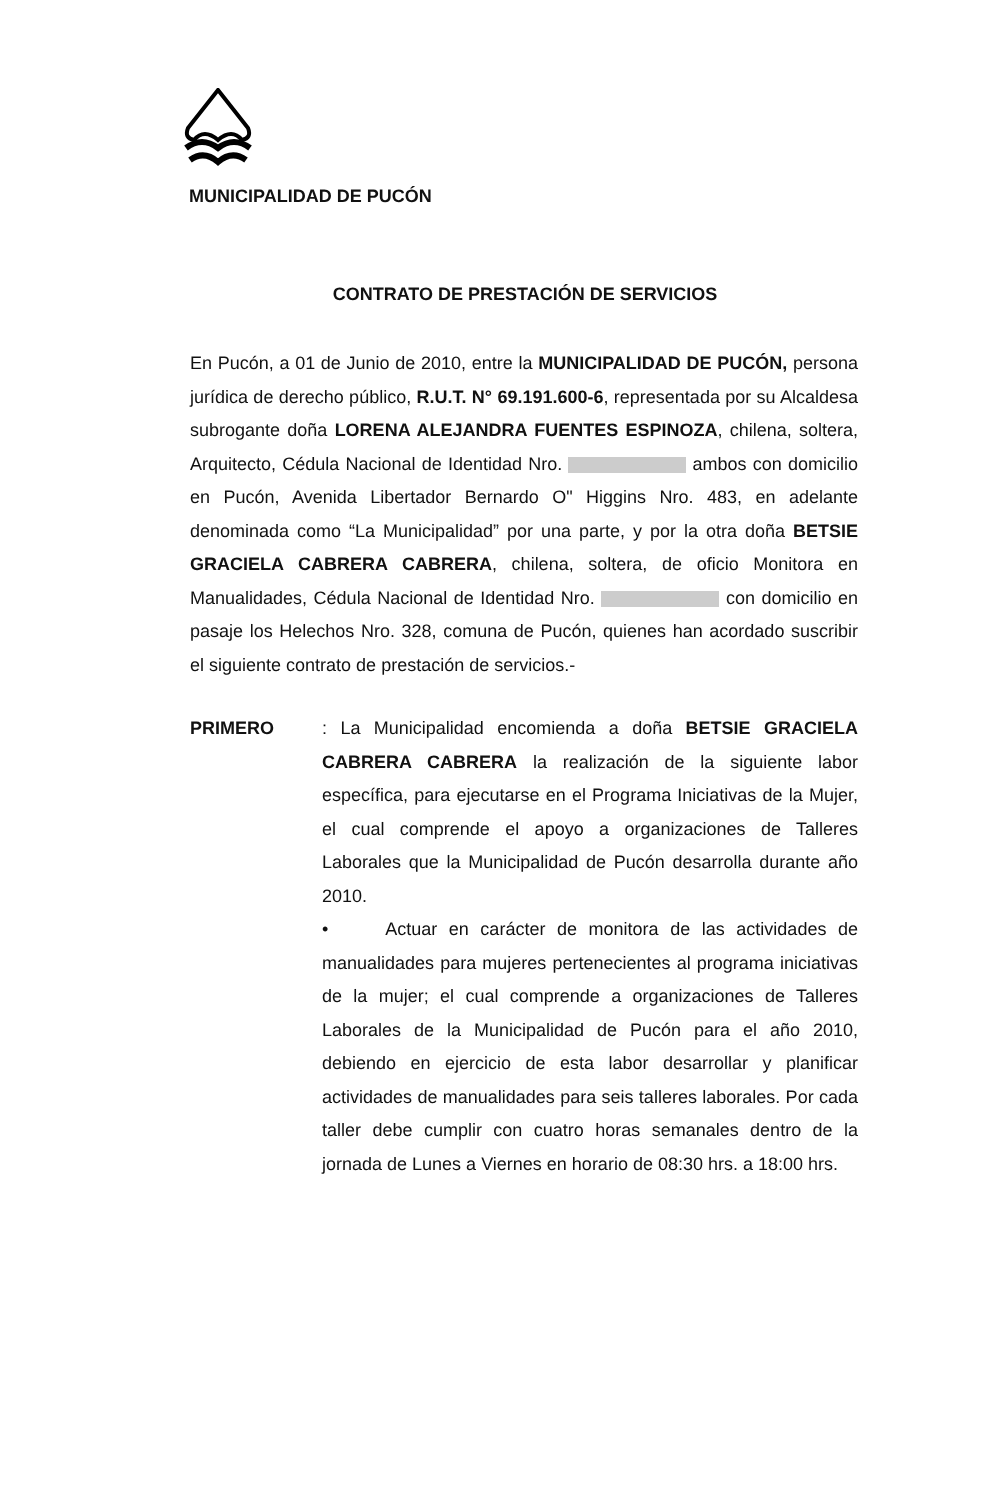MUNICIPALIDAD DE PUCÓN
CONTRATO DE PRESTACIÓN DE SERVICIOS
En Pucón, a 01 de Junio de 2010, entre la MUNICIPALIDAD DE PUCÓN, persona jurídica de derecho público, R.U.T. N° 69.191.600-6, representada por su Alcaldesa subrogante doña LORENA ALEJANDRA FUENTES ESPINOZA, chilena, soltera, Arquitecto, Cédula Nacional de Identidad Nro. ambos con domicilio en Pucón, Avenida Libertador Bernardo O" Higgins Nro. 483, en adelante denominada como “La Municipalidad” por una parte, y por la otra doña BETSIE GRACIELA CABRERA CABRERA, chilena, soltera, de oficio Monitora en Manualidades, Cédula Nacional de Identidad Nro. con domicilio en pasaje los Helechos Nro. 328, comuna de Pucón, quienes han acordado suscribir el siguiente contrato de prestación de servicios.-
PRIMERO : La Municipalidad encomienda a doña BETSIE GRACIELA CABRERA CABRERA la realización de la siguiente labor específica, para ejecutarse en el Programa Iniciativas de la Mujer, el cual comprende el apoyo a organizaciones de Talleres Laborales que la Municipalidad de Pucón desarrolla durante año 2010.
• Actuar en carácter de monitora de las actividades de manualidades para mujeres pertenecientes al programa iniciativas de la mujer; el cual comprende a organizaciones de Talleres Laborales de la Municipalidad de Pucón para el año 2010, debiendo en ejercicio de esta labor desarrollar y planificar actividades de manualidades para seis talleres laborales. Por cada taller debe cumplir con cuatro horas semanales dentro de la jornada de Lunes a Viernes en horario de 08:30 hrs. a 18:00 hrs.